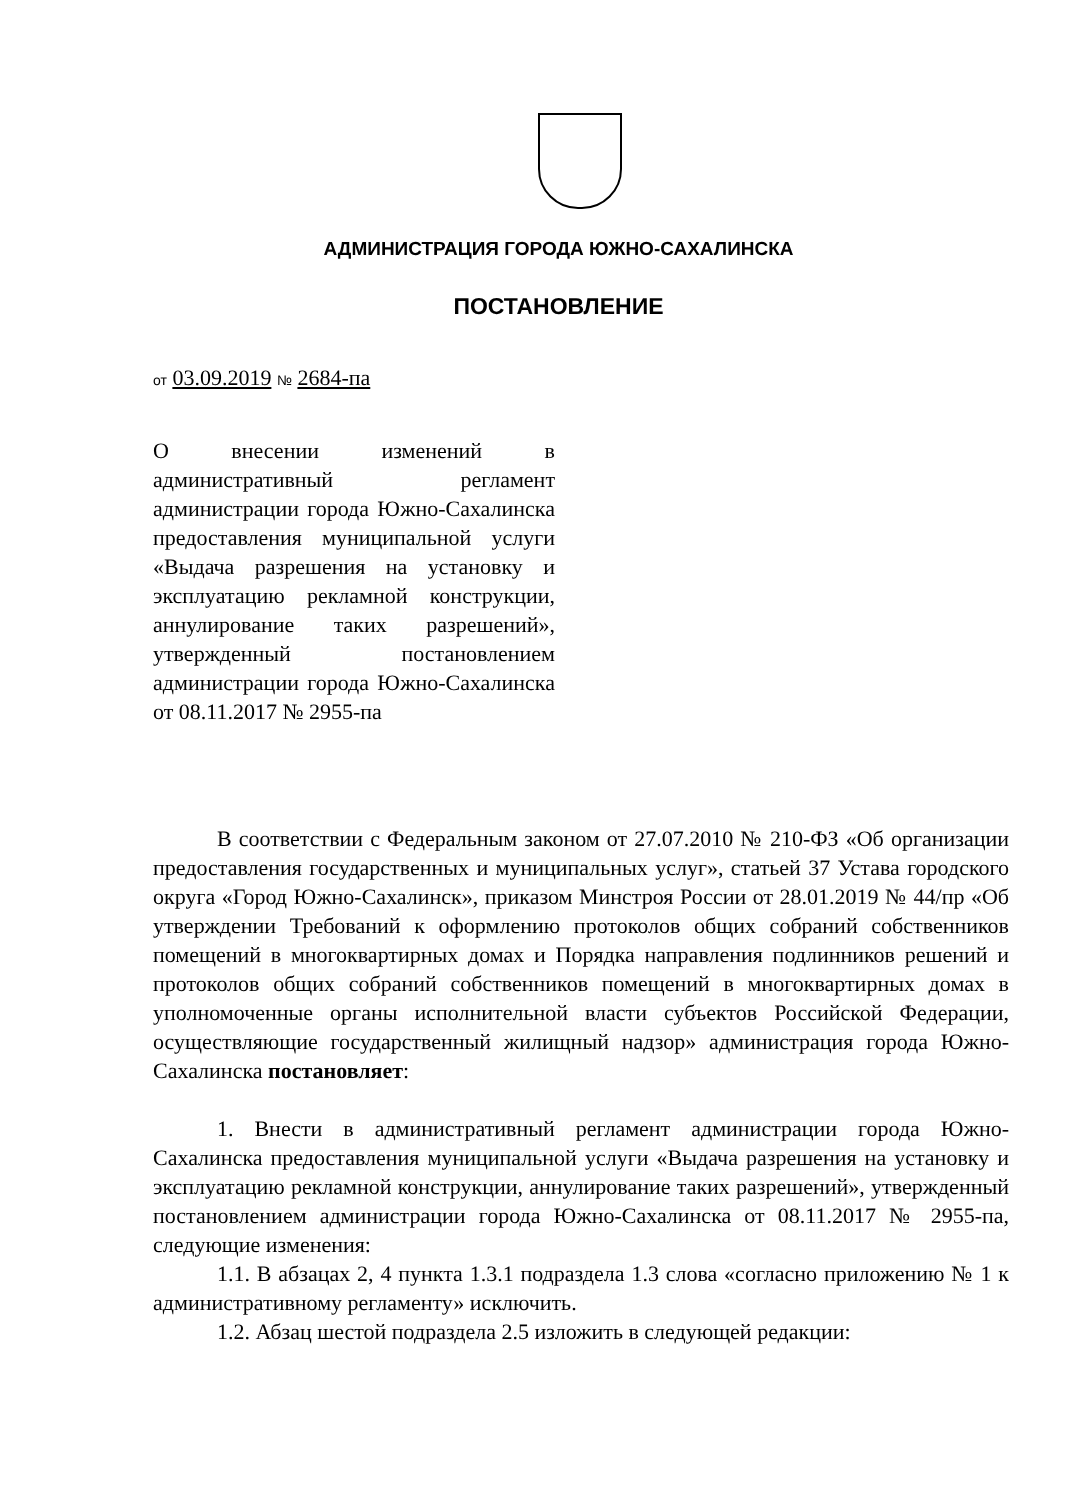АДМИНИСТРАЦИЯ ГОРОДА ЮЖНО-САХАЛИНСКА
ПОСТАНОВЛЕНИЕ
от 03.09.2019 № 2684-па
О внесении изменений в административный регламент администрации города Южно-Сахалинска предоставления муниципальной услуги «Выдача разрешения на установку и эксплуатацию рекламной конструкции, аннулирование таких разрешений», утвержденный постановлением администрации города Южно-Сахалинска от 08.11.2017 № 2955-па
В соответствии с Федеральным законом от 27.07.2010 № 210-ФЗ «Об организации предоставления государственных и муниципальных услуг», статьей 37 Устава городского округа «Город Южно-Сахалинск», приказом Минстроя России от 28.01.2019 № 44/пр «Об утверждении Требований к оформлению протоколов общих собраний собственников помещений в многоквартирных домах и Порядка направления подлинников решений и протоколов общих собраний собственников помещений в многоквартирных домах в уполномоченные органы исполнительной власти субъектов Российской Федерации, осуществляющие государственный жилищный надзор» администрация города Южно-Сахалинска постановляет:
1. Внести в административный регламент администрации города Южно-Сахалинска предоставления муниципальной услуги «Выдача разрешения на установку и эксплуатацию рекламной конструкции, аннулирование таких разрешений», утвержденный постановлением администрации города Южно-Сахалинска от 08.11.2017 № 2955-па, следующие изменения:
1.1. В абзацах 2, 4 пункта 1.3.1 подраздела 1.3 слова «согласно приложению № 1 к административному регламенту» исключить.
1.2. Абзац шестой подраздела 2.5 изложить в следующей редакции: